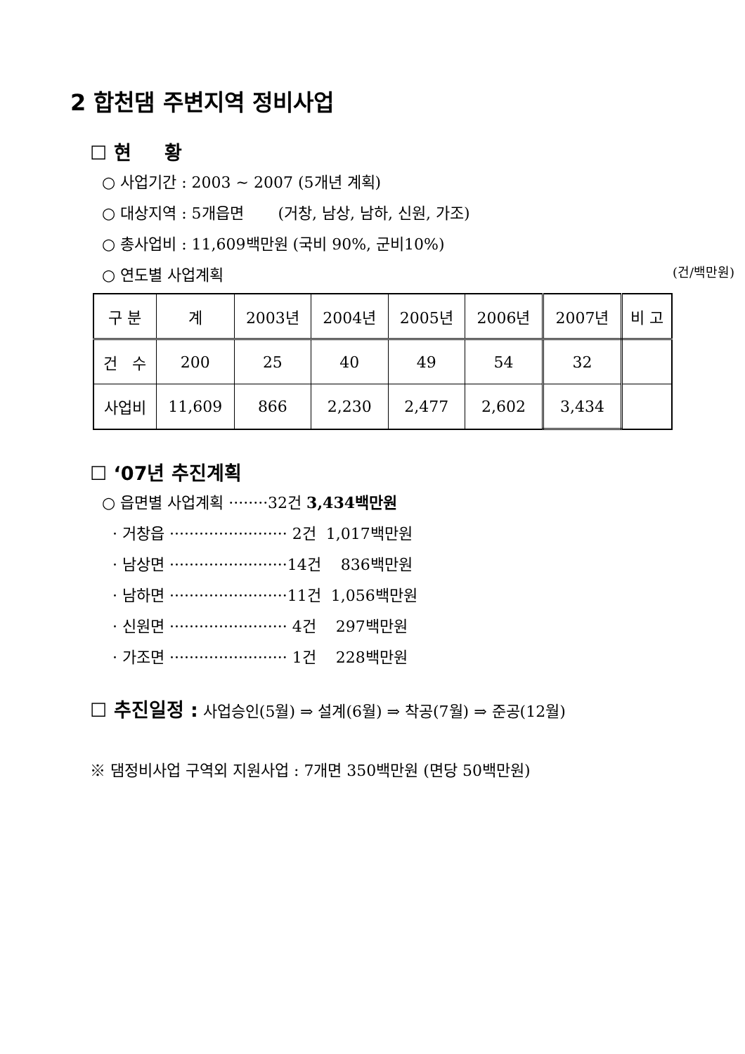2 합천댐 주변지역 정비사업
☐ 현 황
○ 사업기간 : 2003 ~ 2007 (5개년 계획)
○ 대상지역 : 5개읍면 (거창, 남상, 남하, 신원, 가조)
○ 총사업비 : 11,609백만원 (국비 90%, 군비10%)
○ 연도별 사업계획 (건/백만원)
| 구 분 | 계 | 2003년 | 2004년 | 2005년 | 2006년 | 2007년 | 비 고 |
| 건 수 | 200 | 25 | 40 | 49 | 54 | 32 | |
| 사업비 | 11,609 | 866 | 2,230 | 2,477 | 2,602 | 3,434 | |
☐ ‘07년 추진계획
○ 읍면별 사업계획 ········32건 3,434백만원
· 거창읍 ························ 2건 1,017백만원
· 남상면 ························14건 836백만원
· 남하면 ························11건 1,056백만원
· 신원면 ························ 4건 297백만원
· 가조면 ························ 1건 228백만원
☐ 추진일정 : 사업승인(5월) ⇒ 설계(6월) ⇒ 착공(7월) ⇒ 준공(12월)
※ 댐정비사업 구역외 지원사업 : 7개면 350백만원 (면당 50백만원)